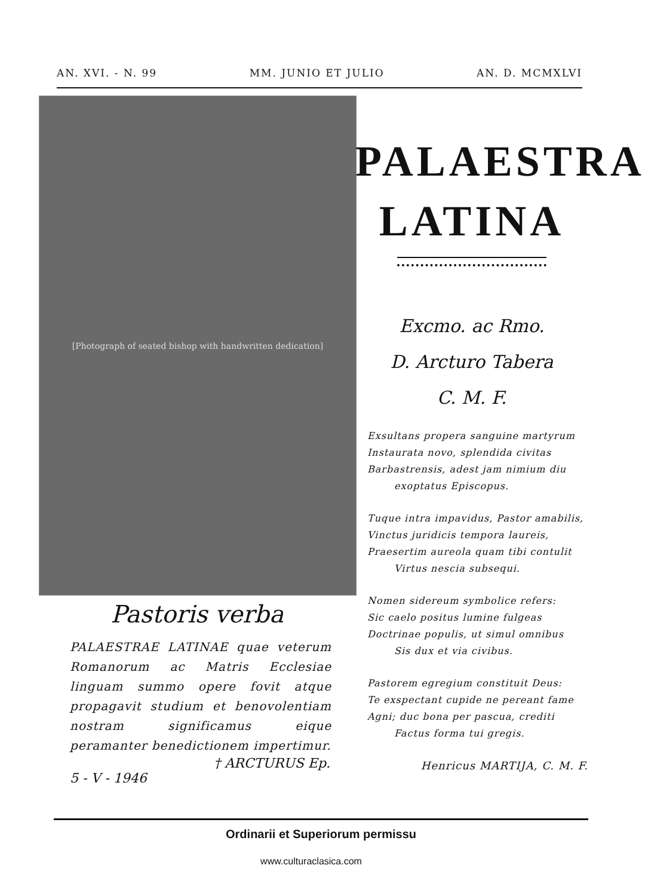AN. XVI. - N. 99 MM. JUNIO ET JULIO AN. D. MCMXLVI
[Photograph of seated bishop with handwritten dedication]
Pastoris verba
PALAESTRAE LATINAE quae veterum Romanorum ac Matris Ecclesiae linguam summo opere fovit atque propagavit studium et benovolentiam nostram significamus eique peramanter benedictionem impertimur.
† ARCTURUS Ep.
5 - V - 1946
PALAESTRA
LATINA
Excmo. ac Rmo.
D. Arcturo Tabera
C. M. F.
Exsultans propera sanguine martyrum
Instaurata novo, splendida civitas
Barbastrensis, adest jam nimium diu
exoptatus Episcopus.
Tuque intra impavidus, Pastor amabilis,
Vinctus juridicis tempora laureis,
Praesertim aureola quam tibi contulit
Virtus nescia subsequi.
Nomen sidereum symbolice refers:
Sic caelo positus lumine fulgeas
Doctrinae populis, ut simul omnibus
Sis dux et via civibus.
Pastorem egregium constituit Deus:
Te exspectant cupide ne pereant fame
Agni; duc bona per pascua, crediti
Factus forma tui gregis.
Henricus MARTIJA, C. M. F.
Ordinarii et Superiorum permissu
www.culturaclasica.com